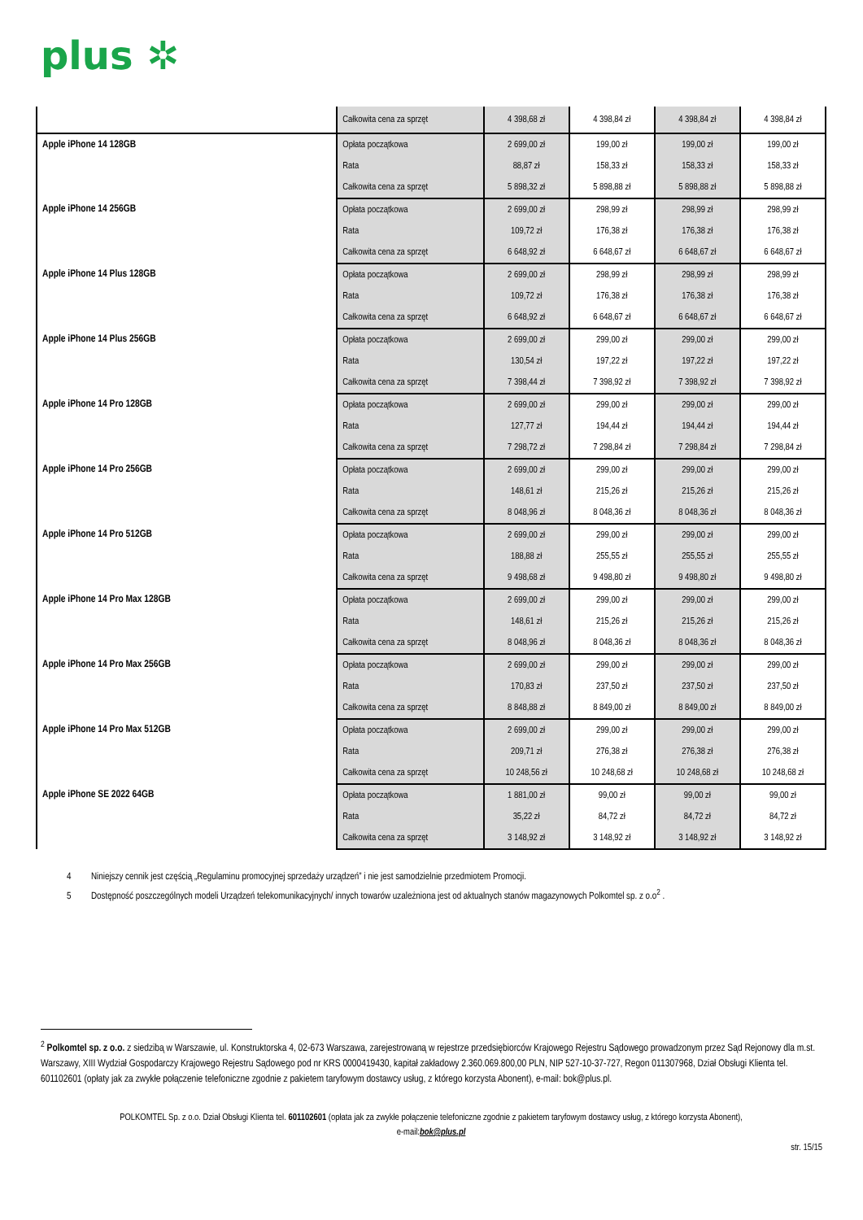plus ✲
| | Całkowita cena za sprzęt | 4 398,68 zł | 4 398,84 zł | 4 398,84 zł | 4 398,84 zł |
| Apple iPhone 14 128GB | Opłata początkowa | 2 699,00 zł | 199,00 zł | 199,00 zł | 199,00 zł |
| | Rata | 88,87 zł | 158,33 zł | 158,33 zł | 158,33 zł |
| | Całkowita cena za sprzęt | 5 898,32 zł | 5 898,88 zł | 5 898,88 zł | 5 898,88 zł |
| Apple iPhone 14 256GB | Opłata początkowa | 2 699,00 zł | 298,99 zł | 298,99 zł | 298,99 zł |
| | Rata | 109,72 zł | 176,38 zł | 176,38 zł | 176,38 zł |
| | Całkowita cena za sprzęt | 6 648,92 zł | 6 648,67 zł | 6 648,67 zł | 6 648,67 zł |
| Apple iPhone 14 Plus 128GB | Opłata początkowa | 2 699,00 zł | 298,99 zł | 298,99 zł | 298,99 zł |
| | Rata | 109,72 zł | 176,38 zł | 176,38 zł | 176,38 zł |
| | Całkowita cena za sprzęt | 6 648,92 zł | 6 648,67 zł | 6 648,67 zł | 6 648,67 zł |
| Apple iPhone 14 Plus 256GB | Opłata początkowa | 2 699,00 zł | 299,00 zł | 299,00 zł | 299,00 zł |
| | Rata | 130,54 zł | 197,22 zł | 197,22 zł | 197,22 zł |
| | Całkowita cena za sprzęt | 7 398,44 zł | 7 398,92 zł | 7 398,92 zł | 7 398,92 zł |
| Apple iPhone 14 Pro 128GB | Opłata początkowa | 2 699,00 zł | 299,00 zł | 299,00 zł | 299,00 zł |
| | Rata | 127,77 zł | 194,44 zł | 194,44 zł | 194,44 zł |
| | Całkowita cena za sprzęt | 7 298,72 zł | 7 298,84 zł | 7 298,84 zł | 7 298,84 zł |
| Apple iPhone 14 Pro 256GB | Opłata początkowa | 2 699,00 zł | 299,00 zł | 299,00 zł | 299,00 zł |
| | Rata | 148,61 zł | 215,26 zł | 215,26 zł | 215,26 zł |
| | Całkowita cena za sprzęt | 8 048,96 zł | 8 048,36 zł | 8 048,36 zł | 8 048,36 zł |
| Apple iPhone 14 Pro 512GB | Opłata początkowa | 2 699,00 zł | 299,00 zł | 299,00 zł | 299,00 zł |
| | Rata | 188,88 zł | 255,55 zł | 255,55 zł | 255,55 zł |
| | Całkowita cena za sprzęt | 9 498,68 zł | 9 498,80 zł | 9 498,80 zł | 9 498,80 zł |
| Apple iPhone 14 Pro Max 128GB | Opłata początkowa | 2 699,00 zł | 299,00 zł | 299,00 zł | 299,00 zł |
| | Rata | 148,61 zł | 215,26 zł | 215,26 zł | 215,26 zł |
| | Całkowita cena za sprzęt | 8 048,96 zł | 8 048,36 zł | 8 048,36 zł | 8 048,36 zł |
| Apple iPhone 14 Pro Max 256GB | Opłata początkowa | 2 699,00 zł | 299,00 zł | 299,00 zł | 299,00 zł |
| | Rata | 170,83 zł | 237,50 zł | 237,50 zł | 237,50 zł |
| | Całkowita cena za sprzęt | 8 848,88 zł | 8 849,00 zł | 8 849,00 zł | 8 849,00 zł |
| Apple iPhone 14 Pro Max 512GB | Opłata początkowa | 2 699,00 zł | 299,00 zł | 299,00 zł | 299,00 zł |
| | Rata | 209,71 zł | 276,38 zł | 276,38 zł | 276,38 zł |
| | Całkowita cena za sprzęt | 10 248,56 zł | 10 248,68 zł | 10 248,68 zł | 10 248,68 zł |
| Apple iPhone SE 2022 64GB | Opłata początkowa | 1 881,00 zł | 99,00 zł | 99,00 zł | 99,00 zł |
| | Rata | 35,22 zł | 84,72 zł | 84,72 zł | 84,72 zł |
| | Całkowita cena za sprzęt | 3 148,92 zł | 3 148,92 zł | 3 148,92 zł | 3 148,92 zł |
4 Niniejszy cennik jest częścią „Regulaminu promocyjnej sprzedaży urządzeń” i nie jest samodzielnie przedmiotem Promocji.
5 Dostępność poszczególnych modeli Urządzeń telekomunikacyjnych/ innych towarów uzależniona jest od aktualnych stanów magazynowych Polkomtel sp. z o.o<sup>2</sup> .
<sup>2</sup> Polkomtel sp. z o.o. z siedzibą w Warszawie, ul. Konstruktorska 4, 02-673 Warszawa, zarejestrowaną w rejestrze przedsiębiorców Krajowego Rejestru Sądowego prowadzonym przez Sąd Rejonowy dla m.st. Warszawy, XIII Wydział Gospodarczy Krajowego Rejestru Sądowego pod nr KRS 0000419430, kapitał zakładowy 2.360.069.800,00 PLN, NIP 527-10-37-727, Regon 011307968, Dział Obsługi Klienta tel. 601102601 (opłaty jak za zwykłe połączenie telefoniczne zgodnie z pakietem taryfowym dostawcy usług, z którego korzysta Abonent), e-mail: bok@plus.pl.
POLKOMTEL Sp. z o.o. Dział Obsługi Klienta tel. 601102601 (opłata jak za zwykłe połączenie telefoniczne zgodnie z pakietem taryfowym dostawcy usług, z którego korzysta Abonent),
e-mail:bok@plus.pl
str. 15/15